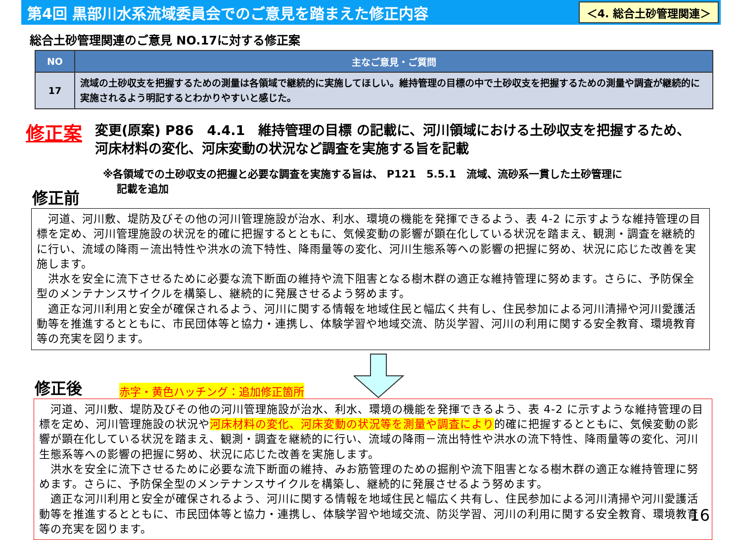第4回 黒部川水系流域委員会でのご意見を踏まえた修正内容
＜4. 総合土砂管理関連＞
総合土砂管理関連のご意見 NO.17に対する修正案
| NO | 主なご意見・ご質問 |
| --- | --- |
| 17 | 流域の土砂収支を把握するための測量は各領域で継続的に実施してほしい。維持管理の目標の中で土砂収支を把握するための測量や調査が継続的に実施されるよう明記するとわかりやすいと感じた。 |
修正案
変更(原案) P86　4.4.1　維持管理の目標 の記載に、河川領域における土砂収支を把握するため、
河床材料の変化、河床変動の状況など調査を実施する旨を記載
※各領域での土砂収支の把握と必要な調査を実施する旨は、 P121　5.5.1　流域、流砂系一貫した土砂管理に
　 記載を追加
修正前
　河道、河川敷、堤防及びその他の河川管理施設が治水、利水、環境の機能を発揮できるよう、表 4-2 に示すような維持管理の目標を定め、河川管理施設の状況を的確に把握するとともに、気候変動の影響が顕在化している状況を踏まえ、観測・調査を継続的に行い、流域の降雨－流出特性や洪水の流下特性、降雨量等の変化、河川生態系等への影響の把握に努め、状況に応じた改善を実施します。
　洪水を安全に流下させるために必要な流下断面の維持や流下阻害となる樹木群の適正な維持管理に努めます。さらに、予防保全型のメンテナンスサイクルを構築し、継続的に発展させるよう努めます。
　適正な河川利用と安全が確保されるよう、河川に関する情報を地域住民と幅広く共有し、住民参加による河川清掃や河川愛護活動等を推進するとともに、市民団体等と協力・連携し、体験学習や地域交流、防災学習、河川の利用に関する安全教育、環境教育等の充実を図ります。
修正後
赤字・黄色ハッチング：追加修正箇所
　河道、河川敷、堤防及びその他の河川管理施設が治水、利水、環境の機能を発揮できるよう、表 4-2 に示すような維持管理の目標を定め、河川管理施設の状況や河床材料の変化、河床変動の状況等を測量や調査により的確に把握するとともに、気候変動の影響が顕在化している状況を踏まえ、観測・調査を継続的に行い、流域の降雨－流出特性や洪水の流下特性、降雨量等の変化、河川生態系等への影響の把握に努め、状況に応じた改善を実施します。
　洪水を安全に流下させるために必要な流下断面の維持、みお筋管理のための掘削や流下阻害となる樹木群の適正な維持管理に努めます。さらに、予防保全型のメンテナンスサイクルを構築し、継続的に発展させるよう努めます。
　適正な河川利用と安全が確保されるよう、河川に関する情報を地域住民と幅広く共有し、住民参加による河川清掃や河川愛護活動等を推進するとともに、市民団体等と協力・連携し、体験学習や地域交流、防災学習、河川の利用に関する安全教育、環境教育等の充実を図ります。
16